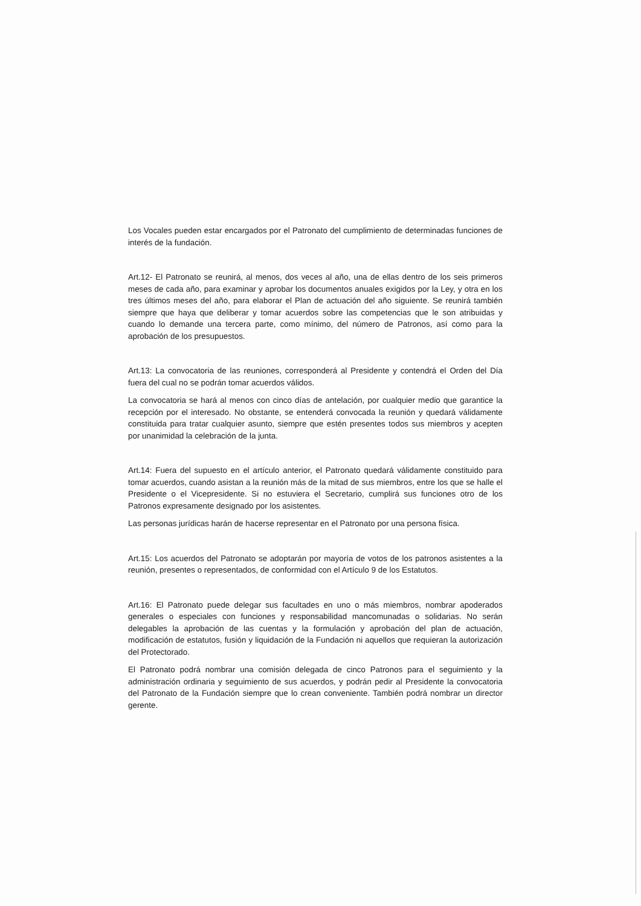Los Vocales pueden estar encargados por el Patronato del cumplimiento de determinadas funciones de interés de la fundación.
Art.12- El Patronato se reunirá, al menos, dos veces al año, una de ellas dentro de los seis primeros meses de cada año, para examinar y aprobar los documentos anuales exigidos por la Ley, y otra en los tres últimos meses del año, para elaborar el Plan de actuación del año siguiente. Se reunirá también siempre que haya que deliberar y tomar acuerdos sobre las competencias que le son atribuidas y cuando lo demande una tercera parte, como mínimo, del número de Patronos, así como para la aprobación de los presupuestos.
Art.13: La convocatoria de las reuniones, corresponderá al Presidente y contendrá el Orden del Día fuera del cual no se podrán tomar acuerdos válidos.
La convocatoria se hará al menos con cinco días de antelación, por cualquier medio que garantice la recepción por el interesado. No obstante, se entenderá convocada la reunión y quedará válidamente constituida para tratar cualquier asunto, siempre que estén presentes todos sus miembros y acepten por unanimidad la celebración de la junta.
Art.14: Fuera del supuesto en el artículo anterior, el Patronato quedará válidamente constituido para tomar acuerdos, cuando asistan a la reunión más de la mitad de sus miembros, entre los que se halle el Presidente o el Vicepresidente. Si no estuviera el Secretario, cumplirá sus funciones otro de los Patronos expresamente designado por los asistentes.
Las personas jurídicas harán de hacerse representar en el Patronato por una persona física.
Art.15: Los acuerdos del Patronato se adoptarán por mayoría de votos de los patronos asistentes a la reunión, presentes o representados, de conformidad con el Artículo 9 de los Estatutos.
Art.16: El Patronato puede delegar sus facultades en uno o más miembros, nombrar apoderados generales o especiales con funciones y responsabilidad mancomunadas o solidarias. No serán delegables la aprobación de las cuentas y la formulación y aprobación del plan de actuación, modificación de estatutos, fusión y liquidación de la Fundación ni aquellos que requieran la autorización del Protectorado.
El Patronato podrá nombrar una comisión delegada de cinco Patronos para el seguimiento y la administración ordinaria y seguimiento de sus acuerdos, y podrán pedir al Presidente la convocatoria del Patronato de la Fundación siempre que lo crean conveniente. También podrá nombrar un director gerente.